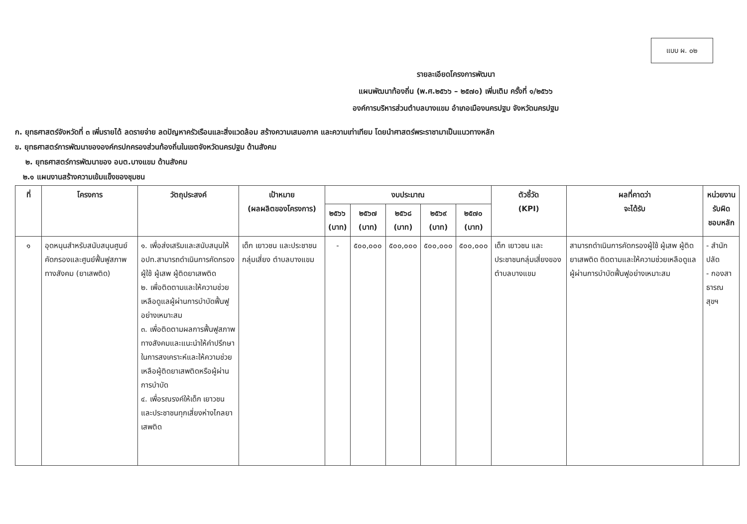แบบ ผ. ๐๒
รายละเอียดโครงการพัฒนา
แผนพัฒนาท้องถิ่น (พ.ศ.๒๕๖๖ – ๒๕๗๐) เพิ่มเติม ครั้งที่ ๑/๒๕๖๖
องค์การบริหารส่วนตำบลบางแขม อำเภอเมืองนครปฐม จังหวัดนครปฐม
ก. ยุทธศาสตร์จังหวัดที่ ๓ เพิ่มรายได้ ลดรายจ่าย ลดปัญหาครัวเรือนและสิ่งแวดล้อม สร้างความเสมอภาค และความเท่าเทียม โดยนำศาสตร์พระราชามาเป็นแนวทางหลัก
ข. ยุทธศาสตร์การพัฒนาขององค์กรปกครองส่วนท้องถิ่นในเขตจังหวัดนครปฐม ด้านสังคม
๒. ยุทธศาสตร์การพัฒนาของ อบต.บางแขม ด้านสังคม
๒.๑ แผนงานสร้างความเข้มแข็งของชุมชน
| ที่ | โครงการ | วัตถุประสงค์ | เป้าหมาย (ผลผลิตของโครงการ) | งบประมาณ | | | | | ตัวชี้วัด (KPI) | ผลที่คาดว่า จะได้รับ | หน่วยงาน รับผิดชอบหลัก |
| --- | --- | --- | --- | --- | --- | --- | --- | --- | --- | --- | --- |
| | | | | ๒๕๖๖ (บาท) | ๒๕๖๗ (บาท) | ๒๕๖๘ (บาท) | ๒๕๖๙ (บาท) | ๒๕๗๐ (บาท) | | | |
| ๑ | อุดหนุนสำหรับสนับสนุนศูนย์คัดกรองและศูนย์ฟื้นฟูสภาพทางสังคม (ยาเสพติด) | ๑. เพื่อส่งเสริมและสนับสนุนให้ อปท.สามารถดำเนินการคัดกรองผู้ใช้ ผู้เสพ ผู้ติดยาเสพติด ๒. เพื่อติดตามและให้ความช่วยเหลือดูแลผู้ผ่านการบำบัดฟื้นฟูอย่างเหมาะสม ๓. เพื่อติดตามผลการฟื้นฟูสภาพทางสังคมและแนะนำให้คำปรึกษาในการสงเคราะห์และให้ความช่วยเหลือผู้ติดยาเสพติดหรือผู้ผ่านการบำบัด ๔. เพื่อรณรงค์ให้เด็ก เยาวชน และประชาชนทุกเสี่ยงห่างไกลยาเสพติด | เด็ก เยาวชน และประชาชนกลุ่มเสี่ยง ตำบลบางแขม | - | ๕๐๐,๐๐๐ | ๕๐๐,๐๐๐ | ๕๐๐,๐๐๐ | ๕๐๐,๐๐๐ | เด็ก เยาวชน และประชาชนกลุ่มเสี่ยงของตำบลบางแขม | สามารถดำเนินการคัดกรองผู้ใช้ ผู้เสพ ผู้ติดยาเสพติด ติดตามและให้ความช่วยเหลือดูแลผู้ผ่านการบำบัดฟื้นฟูอย่างเหมาะสม | - สำนักปลัด - กองสาธารณสุขฯ |